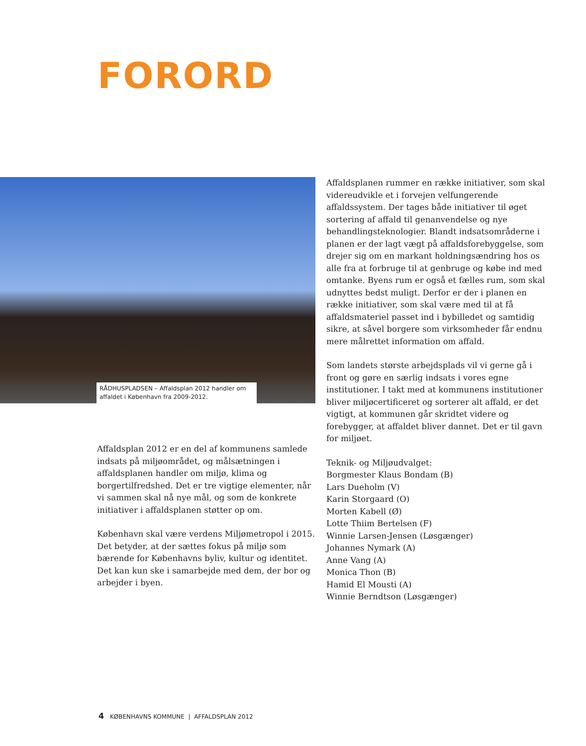FORORD
RÅDHUSPLADSEN – Affaldsplan 2012 handler om affaldet i København fra 2009-2012.
Affaldsplan 2012 er en del af kommunens samlede indsats på miljøområdet, og målsætningen i affaldsplanen handler om miljø, klima og borgertilfredshed. Det er tre vigtige elementer, når vi sammen skal nå nye mål, og som de konkrete initiativer i affaldsplanen støtter op om.
København skal være verdens Miljømetropol i 2015. Det betyder, at der sættes fokus på miljø som bærende for Københavns byliv, kultur og identitet. Det kan kun ske i samarbejde med dem, der bor og arbejder i byen.
Affaldsplanen rummer en række initiativer, som skal videreudvikle et i forvejen velfungerende affaldssystem. Der tages både initiativer til øget sortering af affald til genanvendelse og nye behandlingsteknologier. Blandt indsatsområderne i planen er der lagt vægt på affaldsforebyggelse, som drejer sig om en markant holdningsændring hos os alle fra at forbruge til at genbruge og købe ind med omtanke. Byens rum er også et fælles rum, som skal udnyttes bedst muligt. Derfor er der i planen en række initiativer, som skal være med til at få affaldsmateriel passet ind i bybilledet og samtidig sikre, at såvel borgere som virksomheder får endnu mere målrettet information om affald.
Som landets største arbejdsplads vil vi gerne gå i front og gøre en særlig indsats i vores egne institutioner. I takt med at kommunens institutioner bliver miljøcertificeret og sorterer alt affald, er det vigtigt, at kommunen går skridtet videre og forebygger, at affaldet bliver dannet. Det er til gavn for miljøet.
Teknik- og Miljøudvalget:
Borgmester Klaus Bondam (B)
Lars Dueholm (V)
Karin Storgaard (O)
Morten Kabell (Ø)
Lotte Thiim Bertelsen (F)
Winnie Larsen-Jensen (Løsgænger)
Johannes Nymark (A)
Anne Vang (A)
Monica Thon (B)
Hamid El Mousti (A)
Winnie Berndtson (Løsgænger)
4 KØBENHAVNS KOMMUNE | AFFALDSPLAN 2012